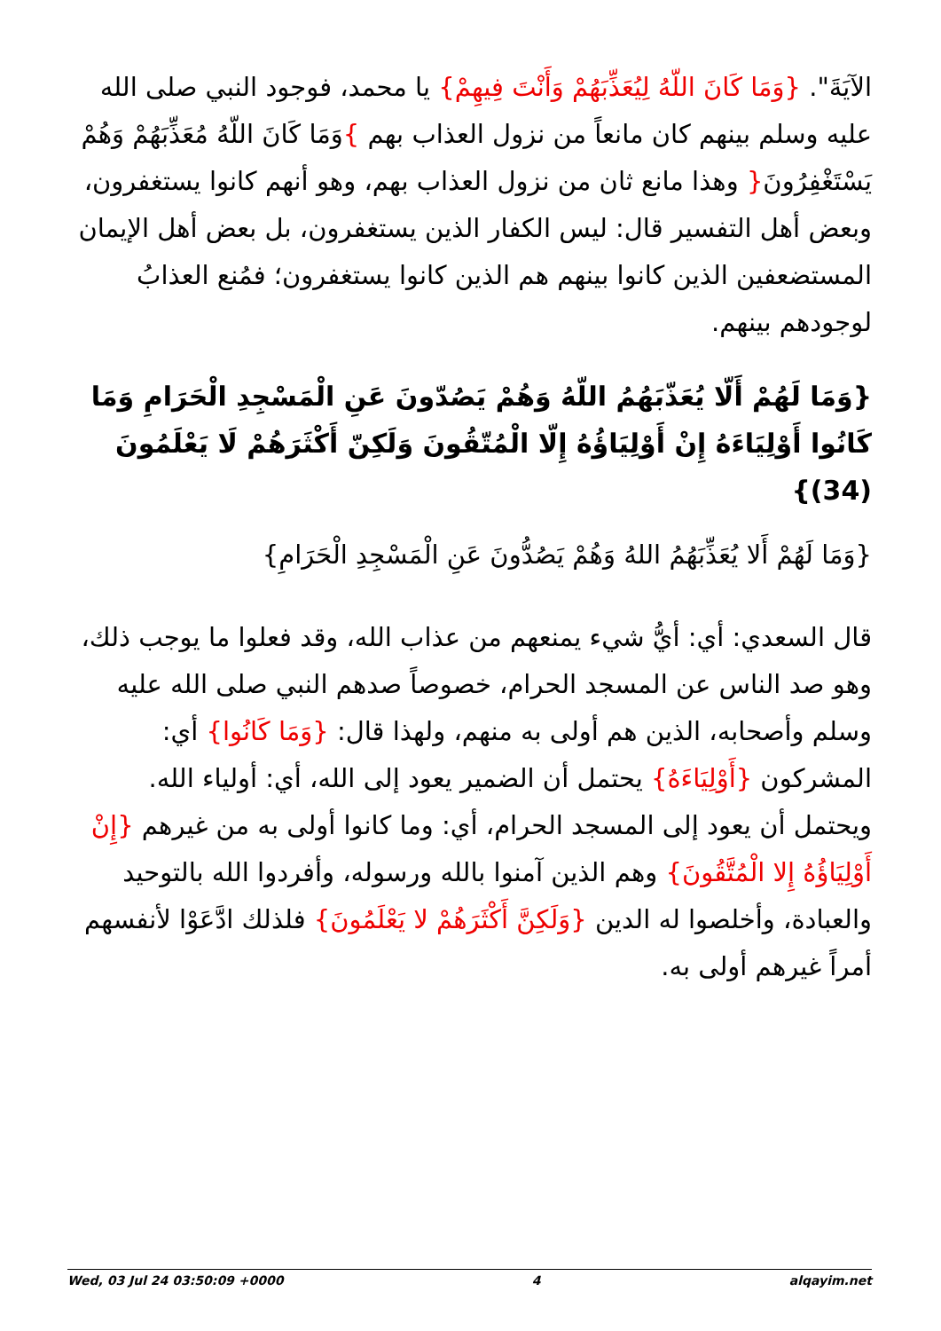الآيَةَ". {وَمَا كَانَ اللّهُ لِيُعَذِّبَهُمْ وَأَنْتَ فِيهِمْ} يا محمد، فوجود النبي صلى الله عليه وسلم بينهم كان مانعاً من نزول العذاب بهم }وَمَا كَانَ اللّهُ مُعَذِّبَهُمْ وَهُمْ يَسْتَغْفِرُونَ{ وهذا مانع ثان من نزول العذاب بهم، وهو أنهم كانوا يستغفرون، وبعض أهل التفسير قال: ليس الكفار الذين يستغفرون، بل بعض أهل الإيمان المستضعفين الذين كانوا بينهم هم الذين كانوا يستغفرون؛ فمُنع العذابُ لوجودهم بينهم.
{وَمَا لَهُمْ أَلّا يُعَذّبَهُمُ اللّهُ وَهُمْ يَصُدّونَ عَنِ الْمَسْجِدِ الْحَرَامِ وَمَا كَانُوا أَوْلِيَاءَهُ إِنْ أَوْلِيَاؤُهُ إِلّا الْمُتّقُونَ وَلَكِنّ أَكْثَرَهُمْ لَا يَعْلَمُونَ (34)}
{وَمَا لَهُمْ أَلا يُعَذِّبَهُمُ اللهُ وَهُمْ يَصُدُّونَ عَنِ الْمَسْجِدِ الْحَرَامِ}
قال السعدي: أي: أيُّ شيء يمنعهم من عذاب الله، وقد فعلوا ما يوجب ذلك، وهو صد الناس عن المسجد الحرام، خصوصاً صدهم النبي صلى الله عليه وسلم وأصحابه، الذين هم أولى به منهم، ولهذا قال: {وَمَا كَانُوا} أي: المشركون {أَوْلِيَاءَهُ} يحتمل أن الضمير يعود إلى الله، أي: أولياء الله. ويحتمل أن يعود إلى المسجد الحرام، أي: وما كانوا أولى به من غيرهم {إِنْ أَوْلِيَاؤُهُ إِلا الْمُتَّقُونَ} وهم الذين آمنوا بالله ورسوله، وأفردوا الله بالتوحيد والعبادة، وأخلصوا له الدين {وَلَكِنَّ أَكْثَرَهُمْ لا يَعْلَمُونَ} فلذلك ادَّعَوْا لأنفسهم أمراً غيرهم أولى به.
Wed, 03 Jul 24 03:50:09 +0000 4 alqayim.net